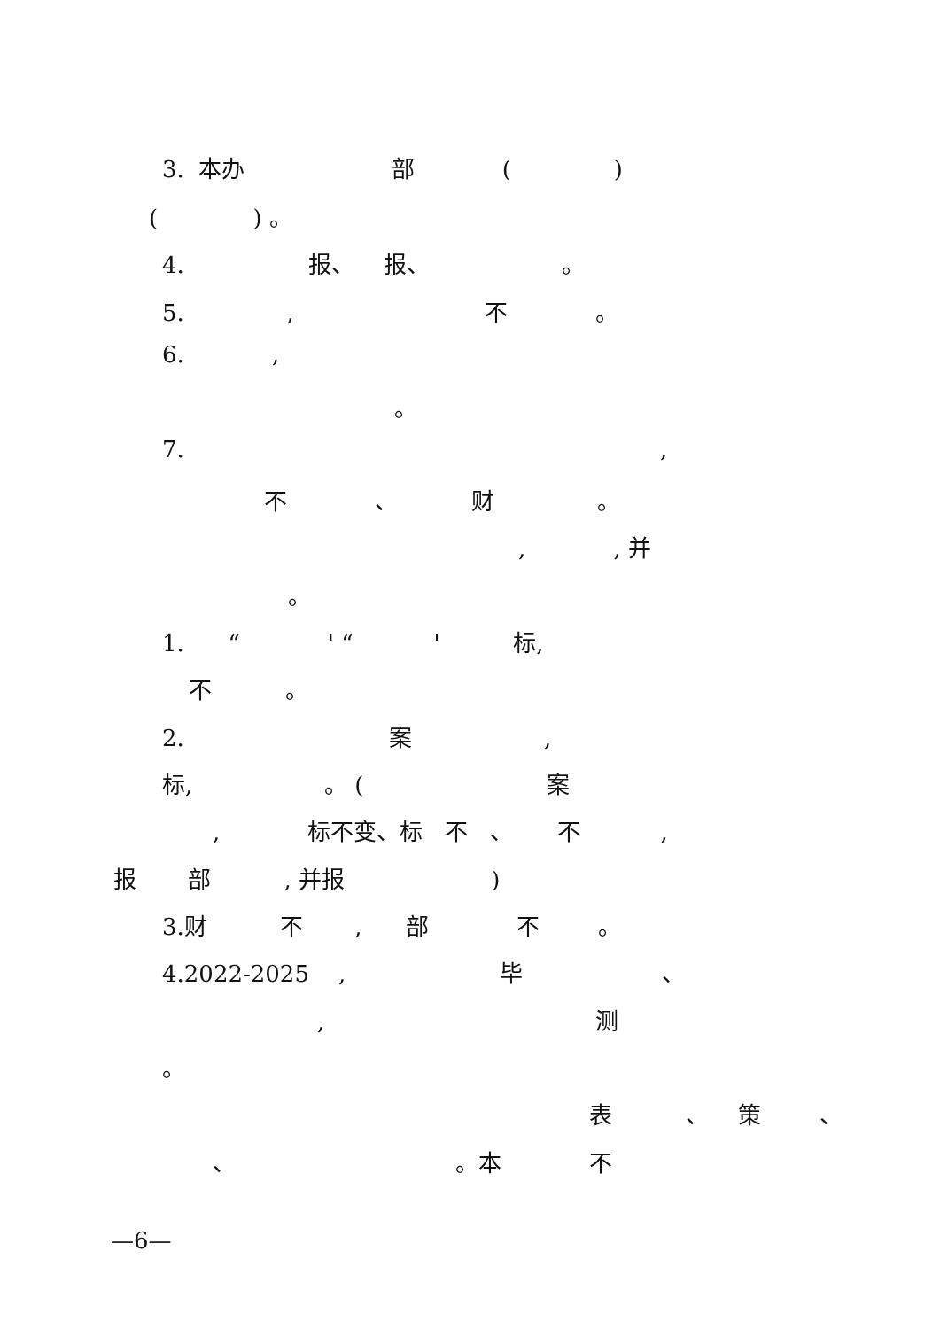3. 本办 部 ( )
( ) 。
4. 报、 报、 。
5. , 不 。
6. ,
。
7. ,
不 、 财 。
, , 并
。
1. “ ' “ ' 标,
不 。
2. 案 ,
标, 。 ( 案
, 标不变、标 不 、 不 ,
报 部 , 并报 )
3.财 不 , 部 不 。
4.2022-2025 , 毕 、
, 测
。
表 、 策 、
、 。本 不
—6—